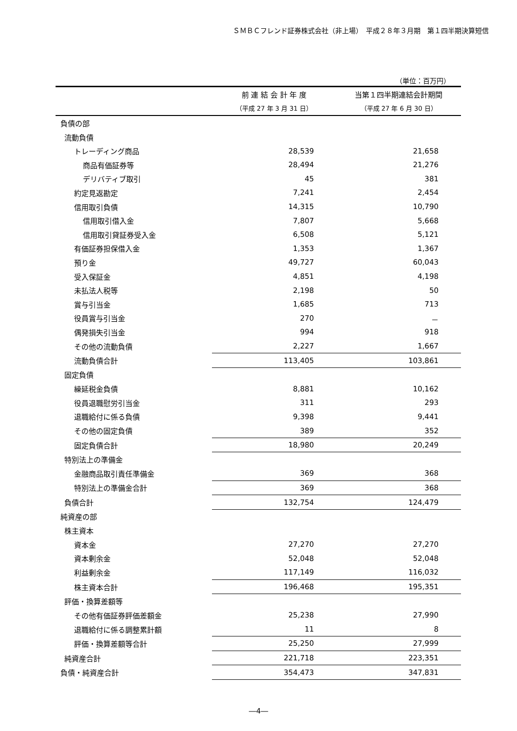ＳＭＢＣフレンド証券株式会社（非上場）　平成２８年３月期　第１四半期決算短信
（単位：百万円）
| | 前 連 結 会 計 年 度 | 当第１四半期連結会計期間 |
| --- | --- | --- |
| | （平成 27 年 3 月 31 日） | （平成 27 年 6 月 30 日） |
| 負債の部 | | |
| 流動負債 | | |
| トレーディング商品 | 28,539 | 21,658 |
| 商品有価証券等 | 28,494 | 21,276 |
| デリバティブ取引 | 45 | 381 |
| 約定見返勘定 | 7,241 | 2,454 |
| 信用取引負債 | 14,315 | 10,790 |
| 信用取引借入金 | 7,807 | 5,668 |
| 信用取引貸証券受入金 | 6,508 | 5,121 |
| 有価証券担保借入金 | 1,353 | 1,367 |
| 預り金 | 49,727 | 60,043 |
| 受入保証金 | 4,851 | 4,198 |
| 未払法人税等 | 2,198 | 50 |
| 賞与引当金 | 1,685 | 713 |
| 役員賞与引当金 | 270 | － |
| 偶発損失引当金 | 994 | 918 |
| その他の流動負債 | 2,227 | 1,667 |
| 流動負債合計 | 113,405 | 103,861 |
| 固定負債 | | |
| 繰延税金負債 | 8,881 | 10,162 |
| 役員退職慰労引当金 | 311 | 293 |
| 退職給付に係る負債 | 9,398 | 9,441 |
| その他の固定負債 | 389 | 352 |
| 固定負債合計 | 18,980 | 20,249 |
| 特別法上の準備金 | | |
| 金融商品取引責任準備金 | 369 | 368 |
| 特別法上の準備金合計 | 369 | 368 |
| 負債合計 | 132,754 | 124,479 |
| 純資産の部 | | |
| 株主資本 | | |
| 資本金 | 27,270 | 27,270 |
| 資本剰余金 | 52,048 | 52,048 |
| 利益剰余金 | 117,149 | 116,032 |
| 株主資本合計 | 196,468 | 195,351 |
| 評価・換算差額等 | | |
| その他有価証券評価差額金 | 25,238 | 27,990 |
| 退職給付に係る調整累計額 | 11 | 8 |
| 評価・換算差額等合計 | 25,250 | 27,999 |
| 純資産合計 | 221,718 | 223,351 |
| 負債・純資産合計 | 354,473 | 347,831 |
―4―